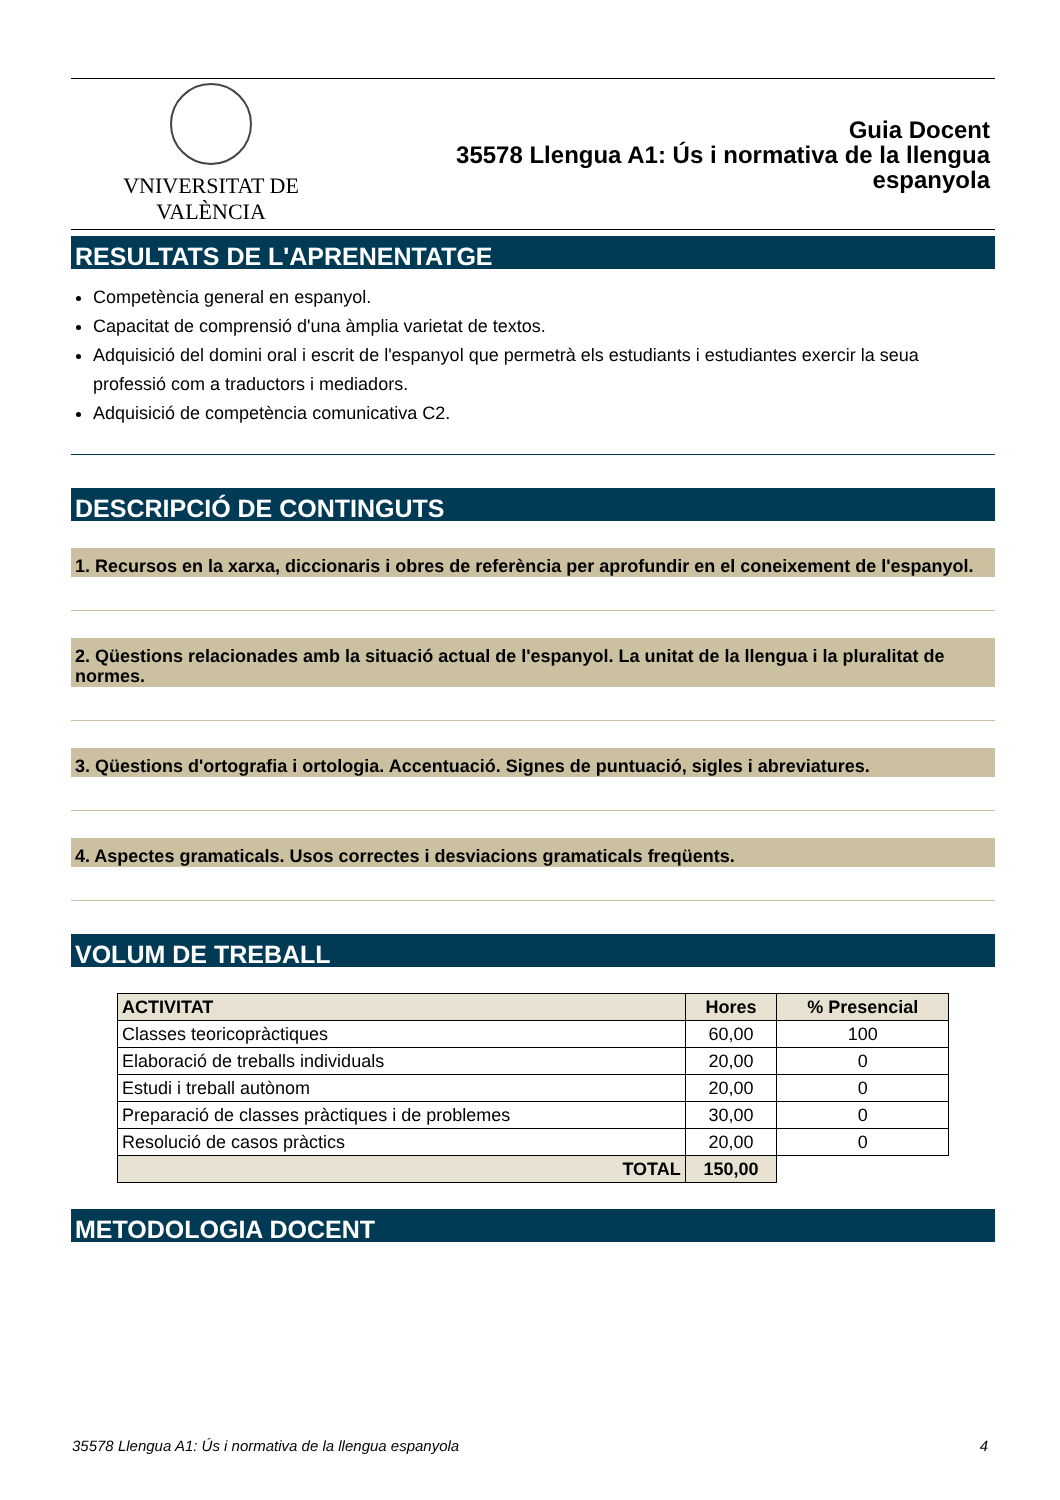VNIVERSITAT DE VALÈNCIA
Guia Docent
35578 Llengua A1: Ús i normativa de la llengua
espanyola
RESULTATS DE L'APRENENTATGE
Competència general en espanyol.
Capacitat de comprensió d'una àmplia varietat de textos.
Adquisició del domini oral i escrit de l'espanyol que permetrà els estudiants i estudiantes exercir la seua professió com a traductors i mediadors.
Adquisició de competència comunicativa C2.
DESCRIPCIÓ DE CONTINGUTS
1. Recursos en la xarxa, diccionaris i obres de referència per aprofundir en el coneixement de l'espanyol.
2. Qüestions relacionades amb la situació actual de l'espanyol. La unitat de la llengua i la pluralitat de normes.
3. Qüestions d'ortografia i ortologia. Accentuació. Signes de puntuació, sigles i abreviatures.
4. Aspectes gramaticals. Usos correctes i desviacions gramaticals freqüents.
VOLUM DE TREBALL
| ACTIVITAT | Hores | % Presencial |
| --- | --- | --- |
| Classes teoricopràctiques | 60,00 | 100 |
| Elaboració de treballs individuals | 20,00 | 0 |
| Estudi i treball autònom | 20,00 | 0 |
| Preparació de classes pràctiques i de problemes | 30,00 | 0 |
| Resolució de casos pràctics | 20,00 | 0 |
| TOTAL | 150,00 | |
METODOLOGIA DOCENT
35578 Llengua A1: Ús i normativa de la llengua espanyola 4